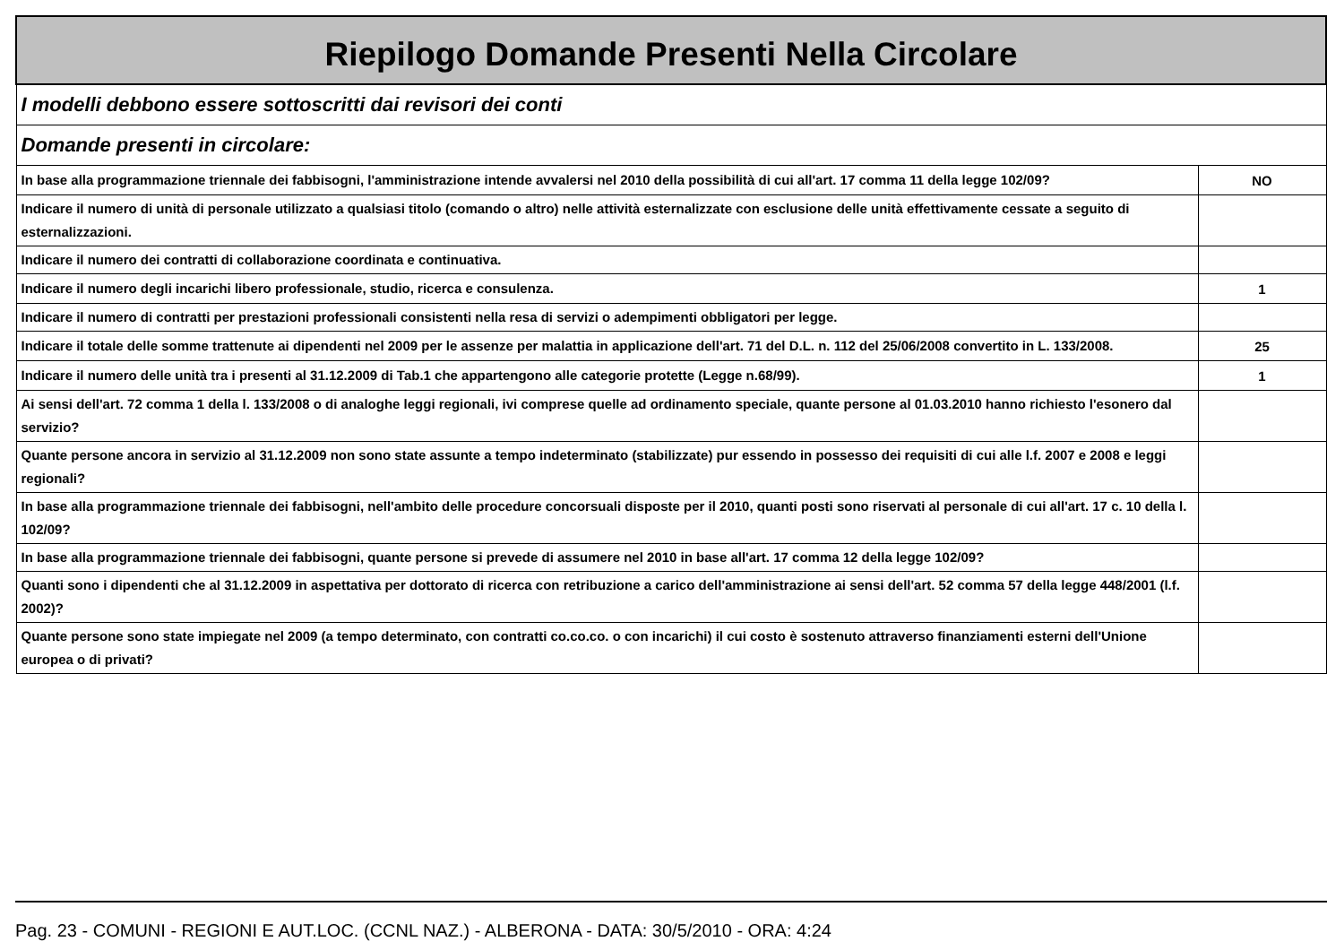| Riepilogo Domande Presenti Nella Circolare | |
| I modelli debbono essere sottoscritti dai revisori dei conti | |
| Domande presenti in circolare: | |
| In base alla programmazione triennale dei fabbisogni, l'amministrazione intende avvalersi nel 2010 della possibilità di cui all'art. 17 comma 11 della legge 102/09? | NO |
| Indicare il numero di unità di personale utilizzato a qualsiasi titolo (comando o altro) nelle attività esternalizzate con esclusione delle unità effettivamente cessate a seguito di esternalizzazioni. | |
| Indicare il numero dei contratti di collaborazione coordinata e continuativa. | |
| Indicare il numero degli incarichi libero professionale, studio, ricerca e consulenza. | 1 |
| Indicare il numero di contratti per prestazioni professionali consistenti nella resa di servizi o adempimenti obbligatori per legge. | |
| Indicare il totale delle somme trattenute ai dipendenti nel 2009 per le assenze per malattia in applicazione dell'art. 71 del D.L. n. 112 del 25/06/2008 convertito in L. 133/2008. | 25 |
| Indicare il numero delle unità tra i presenti al 31.12.2009 di Tab.1 che appartengono alle categorie protette (Legge n.68/99). | 1 |
| Ai sensi dell'art. 72 comma 1 della l. 133/2008 o di analoghe leggi regionali, ivi comprese quelle ad ordinamento speciale, quante persone al 01.03.2010 hanno richiesto l'esonero dal servizio? | |
| Quante persone ancora in servizio al 31.12.2009 non sono state assunte a tempo indeterminato (stabilizzate) pur essendo in possesso dei requisiti di cui alle l.f. 2007 e 2008 e leggi regionali? | |
| In base alla programmazione triennale dei fabbisogni, nell'ambito delle procedure concorsuali disposte per il 2010, quanti posti sono riservati al personale di cui all'art. 17 c. 10 della l. 102/09? | |
| In base alla programmazione triennale dei fabbisogni, quante persone si prevede di assumere nel 2010 in base all'art. 17 comma 12 della legge 102/09? | |
| Quanti sono i dipendenti che al 31.12.2009 in aspettativa per dottorato di ricerca con retribuzione a carico dell'amministrazione ai sensi dell'art. 52 comma 57 della legge 448/2001 (l.f. 2002)? | |
| Quante persone sono state impiegate nel 2009 (a tempo determinato, con contratti co.co.co. o con incarichi) il cui costo è sostenuto attraverso finanziamenti esterni dell'Unione europea o di privati? | |
Pag. 23 - COMUNI - REGIONI E AUT.LOC. (CCNL NAZ.) - ALBERONA - DATA: 30/5/2010 - ORA: 4:24